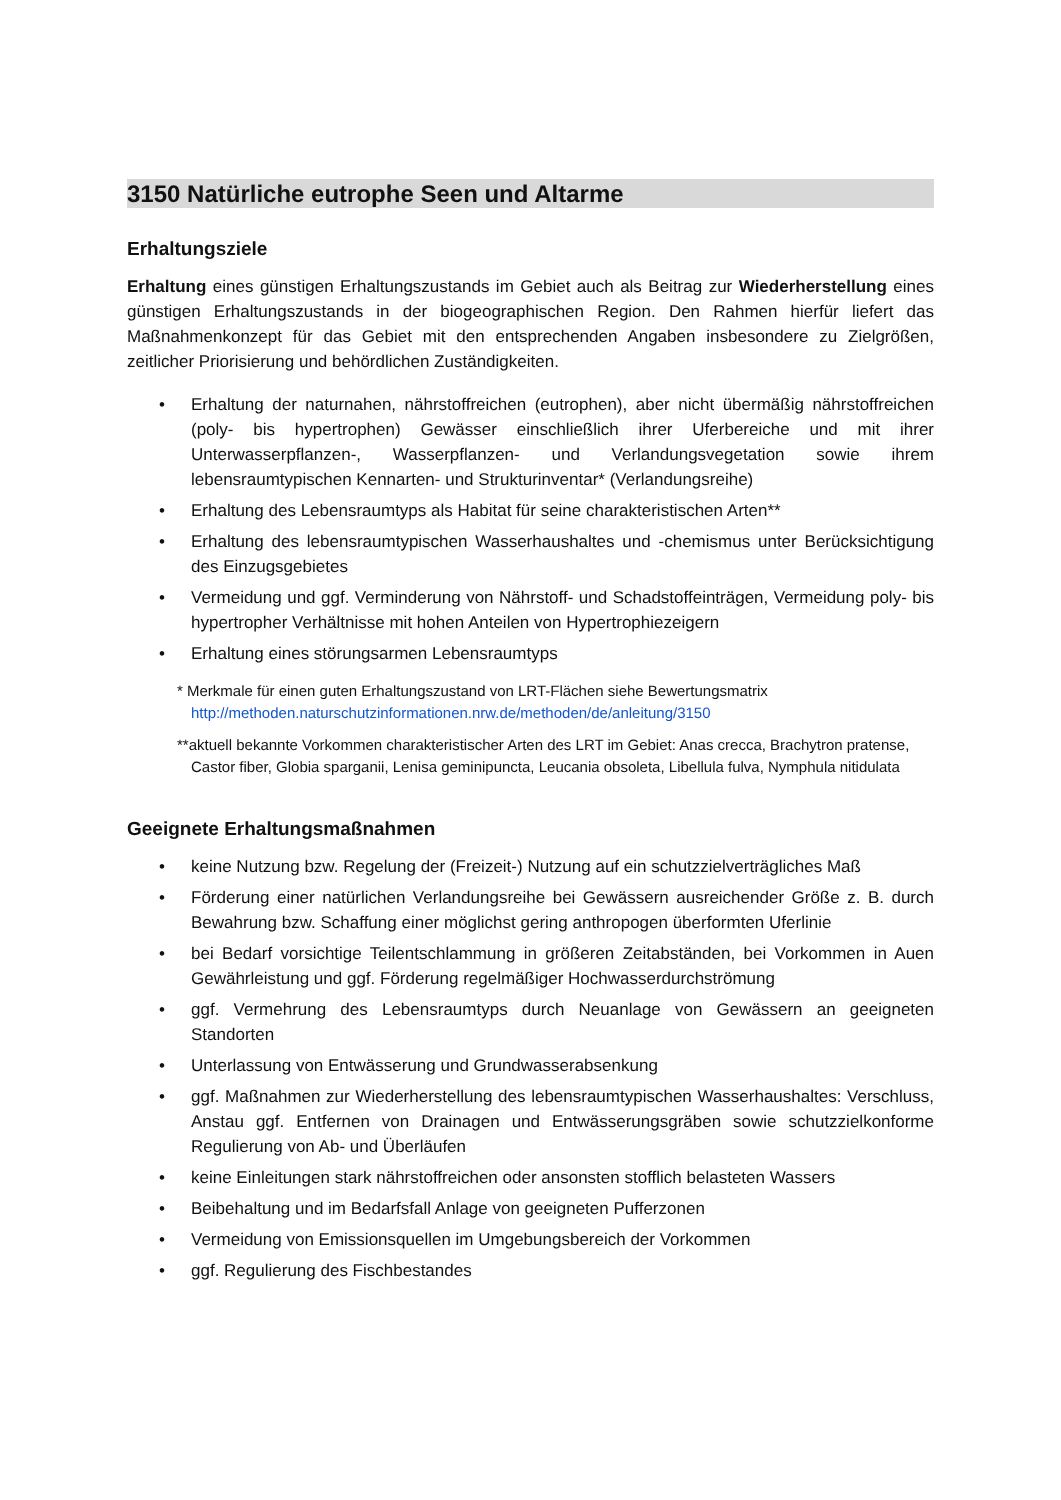3150 Natürliche eutrophe Seen und Altarme
Erhaltungsziele
Erhaltung eines günstigen Erhaltungszustands im Gebiet auch als Beitrag zur Wiederherstellung eines günstigen Erhaltungszustands in der biogeographischen Region. Den Rahmen hierfür liefert das Maßnahmenkonzept für das Gebiet mit den entsprechenden Angaben insbesondere zu Zielgrößen, zeitlicher Priorisierung und behördlichen Zuständigkeiten.
• Erhaltung der naturnahen, nährstoffreichen (eutrophen), aber nicht übermäßig nährstoffreichen (poly- bis hypertrophen) Gewässer einschließlich ihrer Uferbereiche und mit ihrer Unterwasserpflanzen-, Wasserpflanzen- und Verlandungsvegetation sowie ihrem lebensraumtypischen Kennarten- und Strukturinventar* (Verlandungsreihe)
• Erhaltung des Lebensraumtyps als Habitat für seine charakteristischen Arten**
• Erhaltung des lebensraumtypischen Wasserhaushaltes und -chemismus unter Berücksichtigung des Einzugsgebietes
• Vermeidung und ggf. Verminderung von Nährstoff- und Schadstoffeinträgen, Vermeidung poly- bis hypertropher Verhältnisse mit hohen Anteilen von Hypertrophiezeigern
• Erhaltung eines störungsarmen Lebensraumtyps
* Merkmale für einen guten Erhaltungszustand von LRT-Flächen siehe Bewertungsmatrix http://methoden.naturschutzinformationen.nrw.de/methoden/de/anleitung/3150
**aktuell bekannte Vorkommen charakteristischer Arten des LRT im Gebiet: Anas crecca, Brachytron pratense, Castor fiber, Globia sparganii, Lenisa geminipuncta, Leucania obsoleta, Libellula fulva, Nymphula nitidulata
Geeignete Erhaltungsmaßnahmen
• keine Nutzung bzw. Regelung der (Freizeit-) Nutzung auf ein schutzzielverträgliches Maß
• Förderung einer natürlichen Verlandungsreihe bei Gewässern ausreichender Größe z. B. durch Bewahrung bzw. Schaffung einer möglichst gering anthropogen überformten Uferlinie
• bei Bedarf vorsichtige Teilentschlammung in größeren Zeitabständen, bei Vorkommen in Auen Gewährleistung und ggf. Förderung regelmäßiger Hochwasserdurchströmung
• ggf. Vermehrung des Lebensraumtyps durch Neuanlage von Gewässern an geeigneten Standorten
• Unterlassung von Entwässerung und Grundwasserabsenkung
• ggf. Maßnahmen zur Wiederherstellung des lebensraumtypischen Wasserhaushaltes: Verschluss, Anstau ggf. Entfernen von Drainagen und Entwässerungsgräben sowie schutzzielkonforme Regulierung von Ab- und Überläufen
• keine Einleitungen stark nährstoffreichen oder ansonsten stofflich belasteten Wassers
• Beibehaltung und im Bedarfsfall Anlage von geeigneten Pufferzonen
• Vermeidung von Emissionsquellen im Umgebungsbereich der Vorkommen
• ggf. Regulierung des Fischbestandes